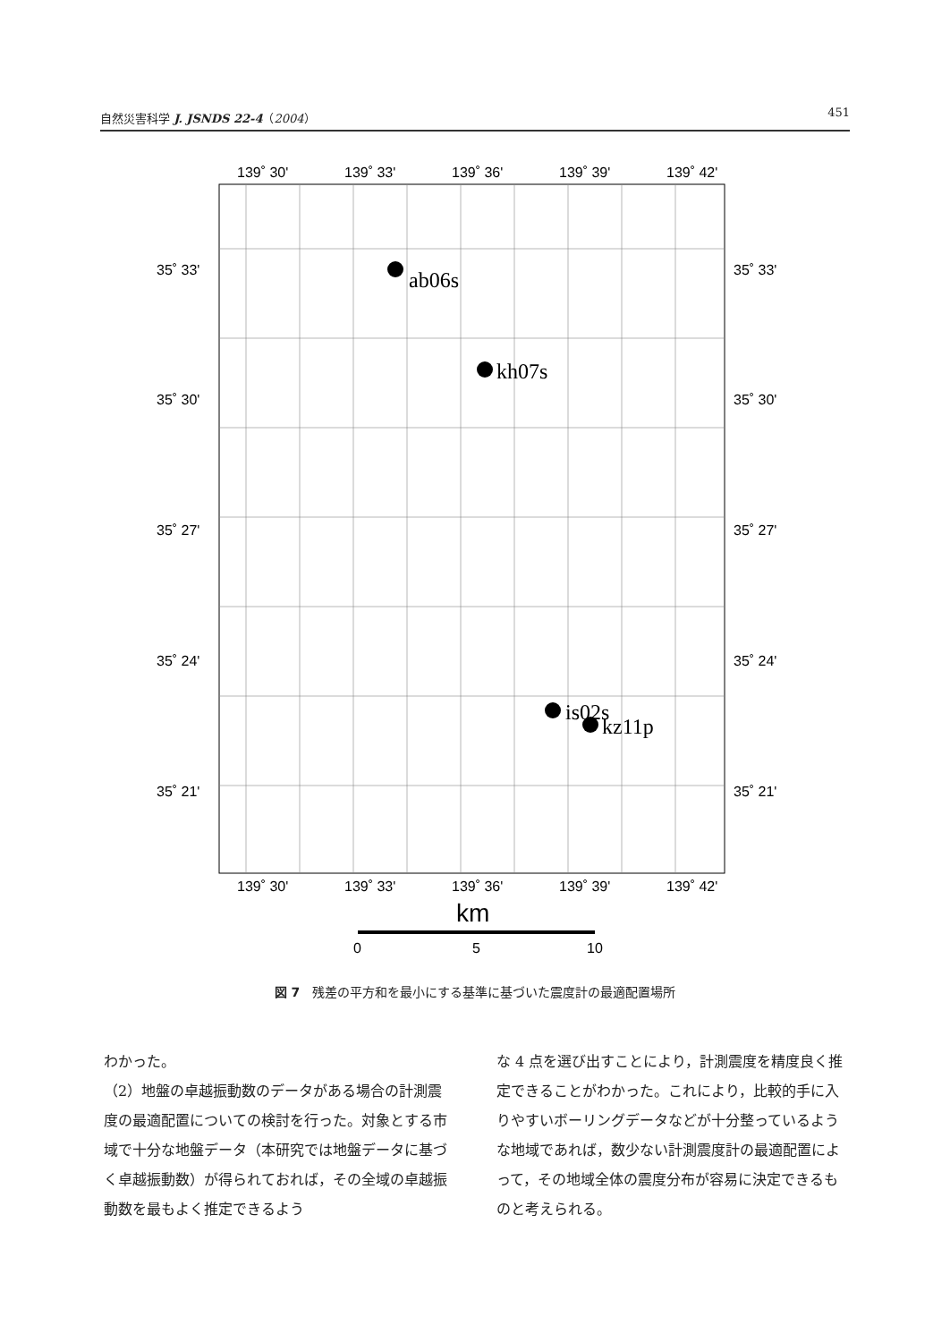自然災害科学 J. JSNDS 22-4（2004） 451
139˚ 30'
139˚ 33'
139˚ 36'
139˚ 39'
139˚ 42'
35˚ 33'
35˚ 33'
35˚ 30'
35˚ 30'
35˚ 27'
35˚ 27'
35˚ 24'
35˚ 24'
35˚ 21'
35˚ 21'
ab06s
kh07s
is02s
kz11p
139˚ 30'
139˚ 33'
139˚ 36'
139˚ 39'
139˚ 42'
km
0
5
10
図 7　残差の平方和を最小にする基準に基づいた震度計の最適配置場所
わかった。
（2）地盤の卓越振動数のデータがある場合の計測震度の最適配置についての検討を行った。対象とする市域で十分な地盤データ（本研究では地盤データに基づく卓越振動数）が得られておれば，その全域の卓越振動数を最もよく推定できるよう
な 4 点を選び出すことにより，計測震度を精度良く推定できることがわかった。これにより，比較的手に入りやすいボーリングデータなどが十分整っているような地域であれば，数少ない計測震度計の最適配置によって，その地域全体の震度分布が容易に決定できるものと考えられる。